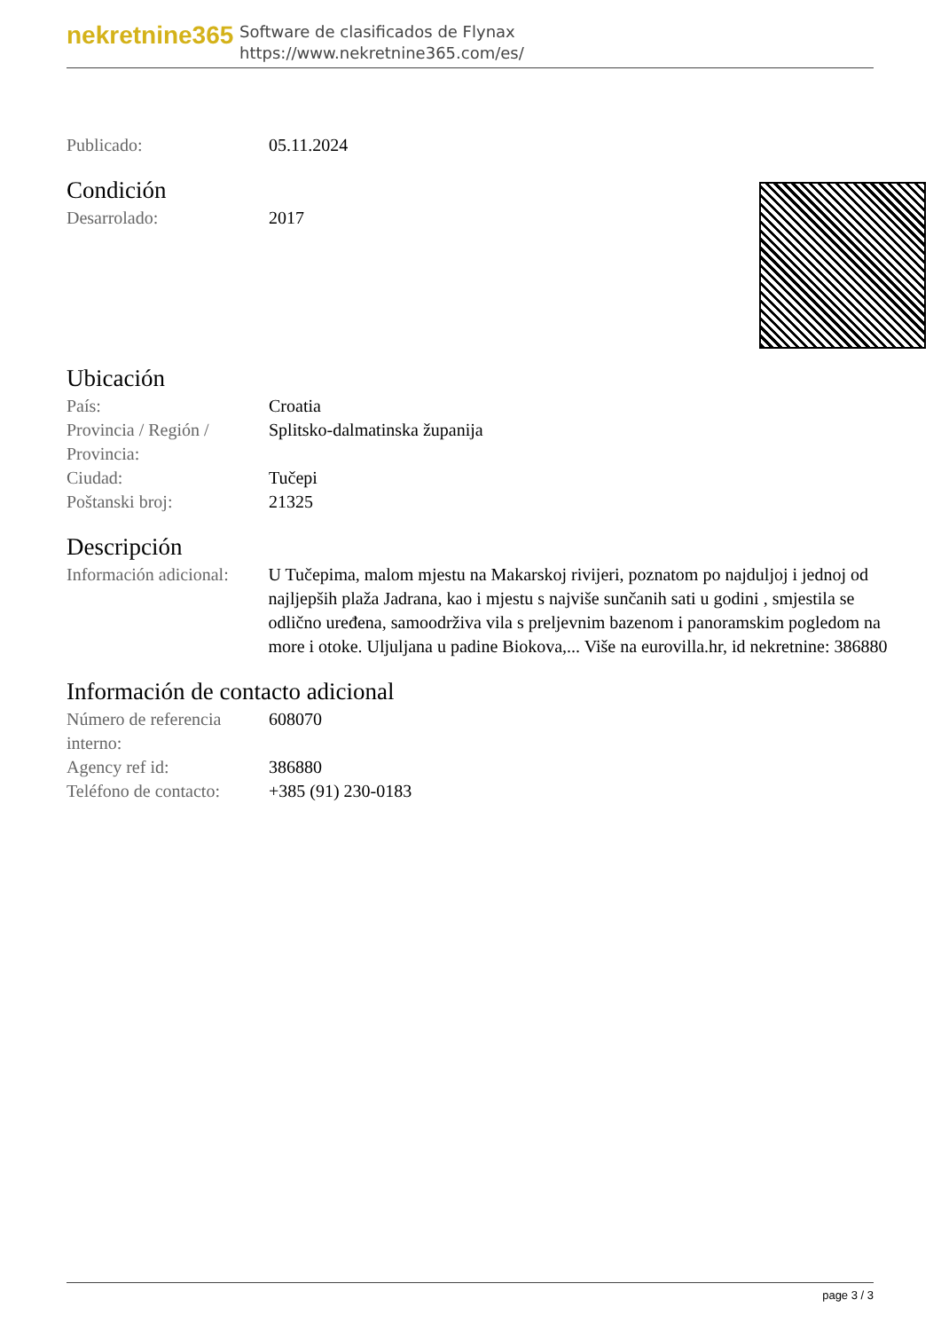nekretnine365
Software de clasificados de Flynax
https://www.nekretnine365.com/es/
| Publicado: | 05.11.2024 |
Condición
| Desarrolado: | 2017 |
Ubicación
| País: | Croatia |
| Provincia / Región / Provincia: | Splitsko-dalmatinska županija |
| Ciudad: | Tučepi |
| Poštanski broj: | 21325 |
Descripción
| Información adicional: | U Tučepima, malom mjestu na Makarskoj rivijeri, poznatom po najduljoj i jednoj od najljepših plaža Jadrana, kao i mjestu s najviše sunčanih sati u godini , smjestila se odlično uređena, samoodrživa vila s preljevnim bazenom i panoramskim pogledom na more i otoke. Uljuljana u padine Biokova,... Više na eurovilla.hr, id nekretnine: 386880 |
Información de contacto adicional
| Número de referencia interno: | 608070 |
| Agency ref id: | 386880 |
| Teléfono de contacto: | +385 (91) 230-0183 |
page 3 / 3